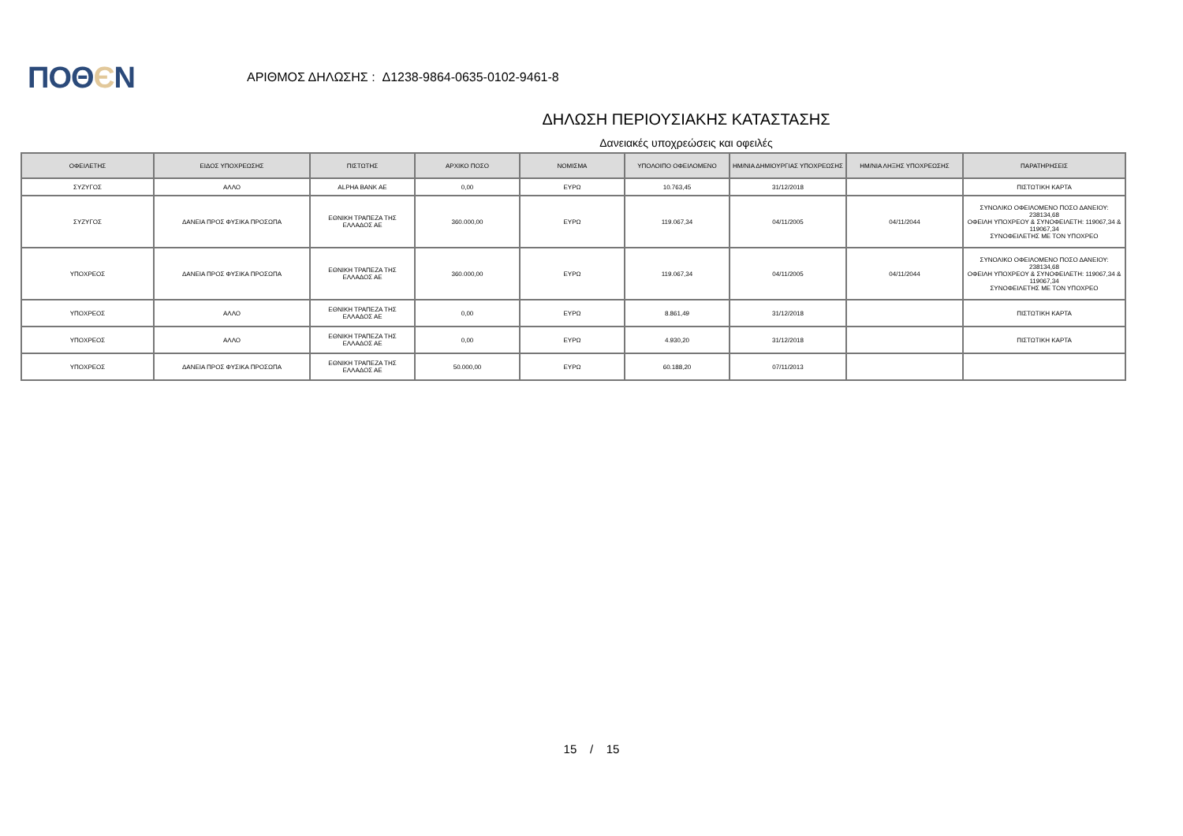ΠΟΘЄΝ
ΑΡΙΘΜΟΣ ΔΗΛΩΣΗΣ : Δ1238-9864-0635-0102-9461-8
ΔΗΛΩΣΗ ΠΕΡΙΟΥΣΙΑΚΗΣ ΚΑΤΑΣΤΑΣΗΣ
Δανειακές υποχρεώσεις και οφειλές
| ΟΦΕΙΛΕΤΗΣ | ΕΙΔΟΣ ΥΠΟΧΡΕΩΣΗΣ | ΠΙΣΤΩΤΗΣ | ΑΡΧΙΚΟ ΠΟΣΟ | ΝΟΜΙΣΜΑ | ΥΠΟΛΟΙΠΟ ΟΦΕΙΛΟΜΕΝΟ | ΗΜ/ΝΙΑ ΔΗΜΙΟΥΡΓΙΑΣ ΥΠΟΧΡΕΩΣΗΣ | ΗΜ/ΝΙΑ ΛΗΞΗΣ ΥΠΟΧΡΕΩΣΗΣ | ΠΑΡΑΤΗΡΗΣΕΙΣ |
| --- | --- | --- | --- | --- | --- | --- | --- | --- |
| ΣΥΖΥΓΟΣ | ΑΛΛΟ | ALPHA BANK AE | 0,00 | ΕΥΡΩ | 10.763,45 | 31/12/2018 | | ΠΙΣΤΩΤΙΚΗ ΚΑΡΤΑ |
| ΣΥΖΥΓΟΣ | ΔΑΝΕΙΑ ΠΡΟΣ ΦΥΣΙΚΑ ΠΡΟΣΩΠΑ | ΕΘΝΙΚΗ ΤΡΑΠΕΖΑ ΤΗΣ ΕΛΛΑΔΟΣ ΑΕ | 360.000,00 | ΕΥΡΩ | 119.067,34 | 04/11/2005 | 04/11/2044 | ΣΥΝΟΛΙΚΟ ΟΦΕΙΛΟΜΕΝΟ ΠΟΣΟ ΔΑΝΕΙΟΥ: 238134,68 ΟΦΕΙΛΗ ΥΠΟΧΡΕΟΥ & ΣΥΝΟΦΕΙΛΕΤΗ: 119067,34 & 119067,34 ΣΥΝΟΦΕΙΛΕΤΗΣ ΜΕ ΤΟΝ ΥΠΟΧΡΕΟ |
| ΥΠΟΧΡΕΟΣ | ΔΑΝΕΙΑ ΠΡΟΣ ΦΥΣΙΚΑ ΠΡΟΣΩΠΑ | ΕΘΝΙΚΗ ΤΡΑΠΕΖΑ ΤΗΣ ΕΛΛΑΔΟΣ ΑΕ | 360.000,00 | ΕΥΡΩ | 119.067,34 | 04/11/2005 | 04/11/2044 | ΣΥΝΟΛΙΚΟ ΟΦΕΙΛΟΜΕΝΟ ΠΟΣΟ ΔΑΝΕΙΟΥ: 238134,68 ΟΦΕΙΛΗ ΥΠΟΧΡΕΟΥ & ΣΥΝΟΦΕΙΛΕΤΗ: 119067,34 & 119067,34 ΣΥΝΟΦΕΙΛΕΤΗΣ ΜΕ ΤΟΝ ΥΠΟΧΡΕΟ |
| ΥΠΟΧΡΕΟΣ | ΑΛΛΟ | ΕΘΝΙΚΗ ΤΡΑΠΕΖΑ ΤΗΣ ΕΛΛΑΔΟΣ ΑΕ | 0,00 | ΕΥΡΩ | 8.861,49 | 31/12/2018 | | ΠΙΣΤΩΤΙΚΗ ΚΑΡΤΑ |
| ΥΠΟΧΡΕΟΣ | ΑΛΛΟ | ΕΘΝΙΚΗ ΤΡΑΠΕΖΑ ΤΗΣ ΕΛΛΑΔΟΣ ΑΕ | 0,00 | ΕΥΡΩ | 4.930,20 | 31/12/2018 | | ΠΙΣΤΩΤΙΚΗ ΚΑΡΤΑ |
| ΥΠΟΧΡΕΟΣ | ΔΑΝΕΙΑ ΠΡΟΣ ΦΥΣΙΚΑ ΠΡΟΣΩΠΑ | ΕΘΝΙΚΗ ΤΡΑΠΕΖΑ ΤΗΣ ΕΛΛΑΔΟΣ ΑΕ | 50.000,00 | ΕΥΡΩ | 60.188,20 | 07/11/2013 | | |
15 / 15